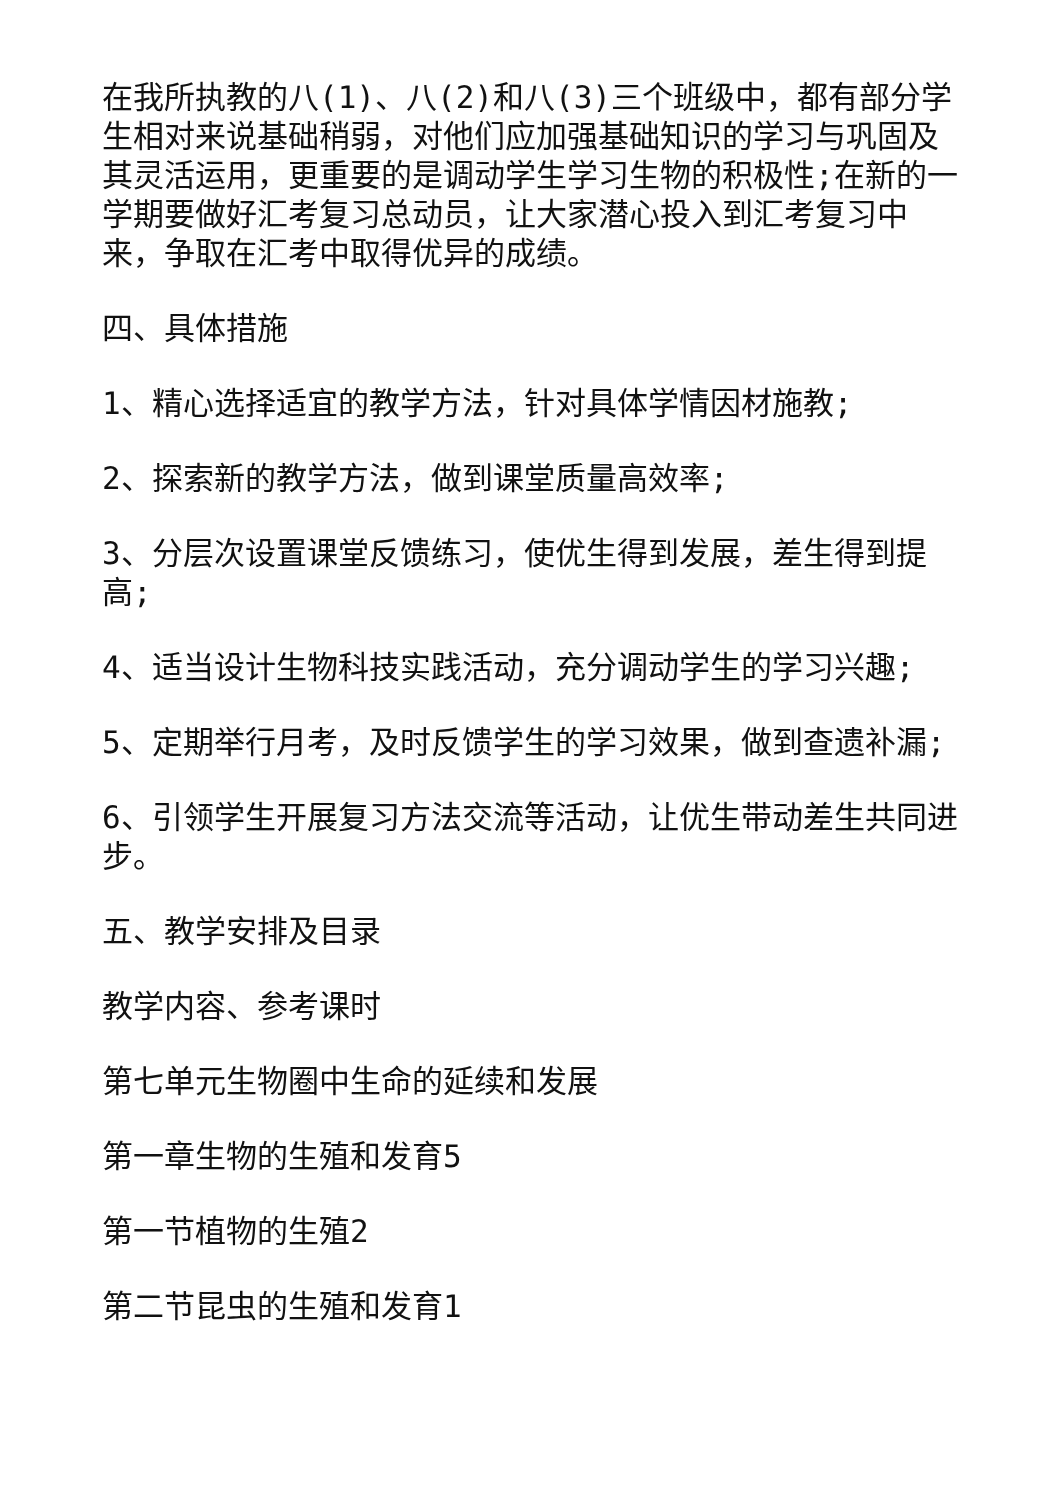在我所执教的八(1)、八(2)和八(3)三个班级中，都有部分学生相对来说基础稍弱，对他们应加强基础知识的学习与巩固及其灵活运用，更重要的是调动学生学习生物的积极性;在新的一学期要做好汇考复习总动员，让大家潜心投入到汇考复习中来，争取在汇考中取得优异的成绩。
四、具体措施
1、精心选择适宜的教学方法，针对具体学情因材施教;
2、探索新的教学方法，做到课堂质量高效率;
3、分层次设置课堂反馈练习，使优生得到发展，差生得到提高;
4、适当设计生物科技实践活动，充分调动学生的学习兴趣;
5、定期举行月考，及时反馈学生的学习效果，做到查遗补漏;
6、引领学生开展复习方法交流等活动，让优生带动差生共同进步。
五、教学安排及目录
教学内容、参考课时
第七单元生物圈中生命的延续和发展
第一章生物的生殖和发育5
第一节植物的生殖2
第二节昆虫的生殖和发育1